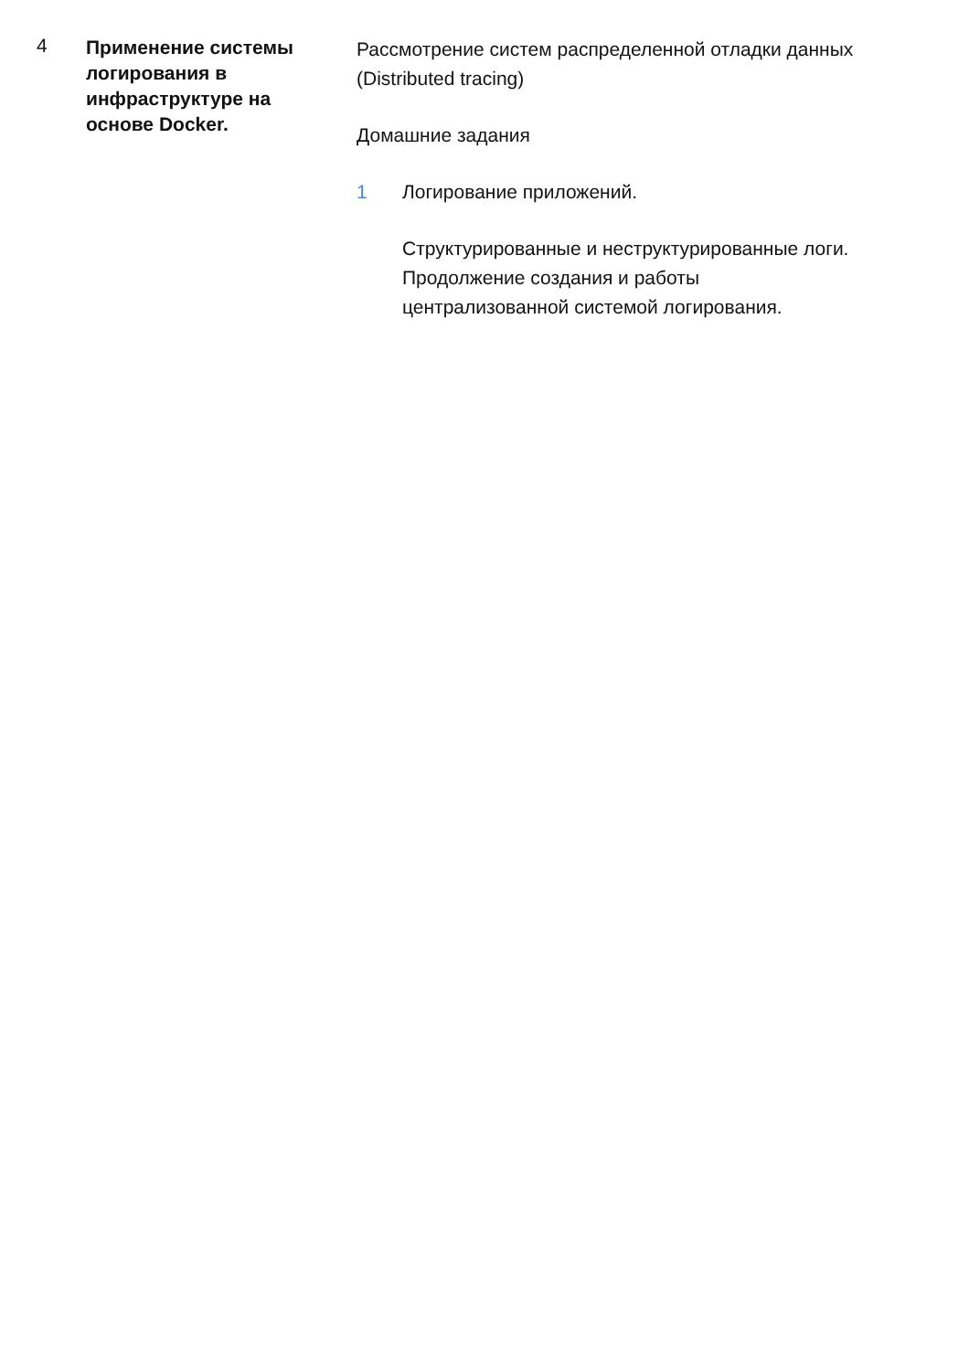4
Применение системы логирования в инфраструктуре на основе Docker.
Рассмотрение систем распределенной отладки данных (Distributed tracing)
Домашние задания
1 Логирование приложений.
Структурированные и неструктурированные логи. Продолжение создания и работы централизованной системой логирования.